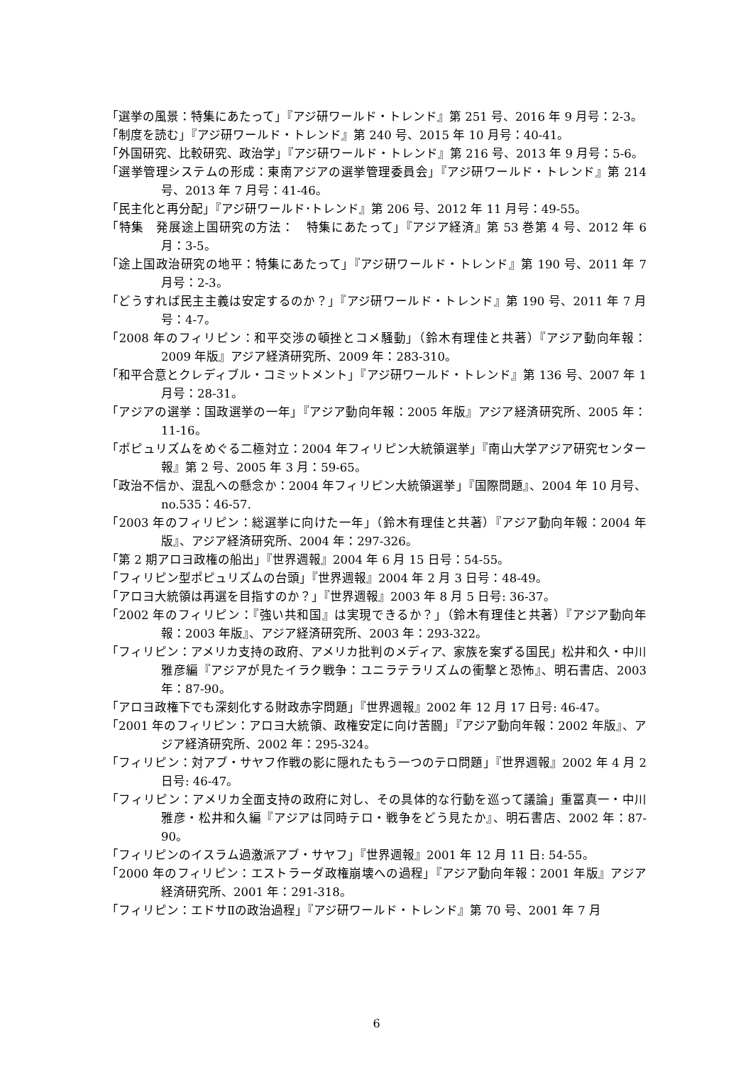「選挙の風景：特集にあたって」『アジ研ワールド・トレンド』第 251 号、2016 年 9 月号：2-3。
「制度を読む」『アジ研ワールド・トレンド』第 240 号、2015 年 10 月号：40-41。
「外国研究、比較研究、政治学」『アジ研ワールド・トレンド』第 216 号、2013 年 9 月号：5-6。
「選挙管理システムの形成：東南アジアの選挙管理委員会」『アジ研ワールド・トレンド』第 214 号、2013 年 7 月号：41-46。
「民主化と再分配」『アジ研ワールド･トレンド』第 206 号、2012 年 11 月号：49-55。
「特集　発展途上国研究の方法：　特集にあたって」『アジア経済』第 53 巻第 4 号、2012 年 6 月：3-5。
「途上国政治研究の地平：特集にあたって」『アジ研ワールド・トレンド』第 190 号、2011 年 7 月号：2-3。
「どうすれば民主主義は安定するのか？」『アジ研ワールド・トレンド』第 190 号、2011 年 7 月号：4-7。
「2008 年のフィリピン：和平交渉の頓挫とコメ騒動」（鈴木有理佳と共著）『アジア動向年報：2009 年版』アジア経済研究所、2009 年：283-310。
「和平合意とクレディブル・コミットメント」『アジ研ワールド・トレンド』第 136 号、2007 年 1 月号：28-31。
「アジアの選挙：国政選挙の一年」『アジア動向年報：2005 年版』アジア経済研究所、2005 年：11-16。
「ポピュリズムをめぐる二極対立：2004 年フィリピン大統領選挙」『南山大学アジア研究センター報』第 2 号、2005 年 3 月：59-65。
「政治不信か、混乱への懸念か：2004 年フィリピン大統領選挙」『国際問題』、2004 年 10 月号、no.535：46-57.
「2003 年のフィリピン：総選挙に向けた一年」（鈴木有理佳と共著）『アジア動向年報：2004 年版』、アジア経済研究所、2004 年：297-326。
「第 2 期アロヨ政権の船出」『世界週報』2004 年 6 月 15 日号：54-55。
「フィリピン型ポピュリズムの台頭」『世界週報』2004 年 2 月 3 日号：48-49。
「アロヨ大統領は再選を目指すのか？」『世界週報』2003 年 8 月 5 日号: 36-37。
「2002 年のフィリピン：『強い共和国』は実現できるか？」（鈴木有理佳と共著）『アジア動向年報：2003 年版』、アジア経済研究所、2003 年：293-322。
「フィリピン：アメリカ支持の政府、アメリカ批判のメディア、家族を案ずる国民」松井和久・中川雅彦編『アジアが見たイラク戦争：ユニラテラリズムの衝撃と恐怖』、明石書店、2003 年：87-90。
「アロヨ政権下でも深刻化する財政赤字問題」『世界週報』2002 年 12 月 17 日号: 46-47。
「2001 年のフィリピン：アロヨ大統領、政権安定に向け苦闘」『アジア動向年報：2002 年版』、アジア経済研究所、2002 年：295-324。
「フィリピン：対アブ・サヤフ作戦の影に隠れたもう一つのテロ問題」『世界週報』2002 年 4 月 2 日号: 46-47。
「フィリピン：アメリカ全面支持の政府に対し、その具体的な行動を巡って議論」重冨真一・中川雅彦・松井和久編『アジアは同時テロ・戦争をどう見たか』、明石書店、2002 年：87-90。
「フィリピンのイスラム過激派アブ・サヤフ」『世界週報』2001 年 12 月 11 日: 54-55。
「2000 年のフィリピン：エストラーダ政権崩壊への過程」『アジア動向年報：2001 年版』アジア経済研究所、2001 年：291-318。
「フィリピン：エドサⅡの政治過程」『アジ研ワールド・トレンド』第 70 号、2001 年 7 月
6